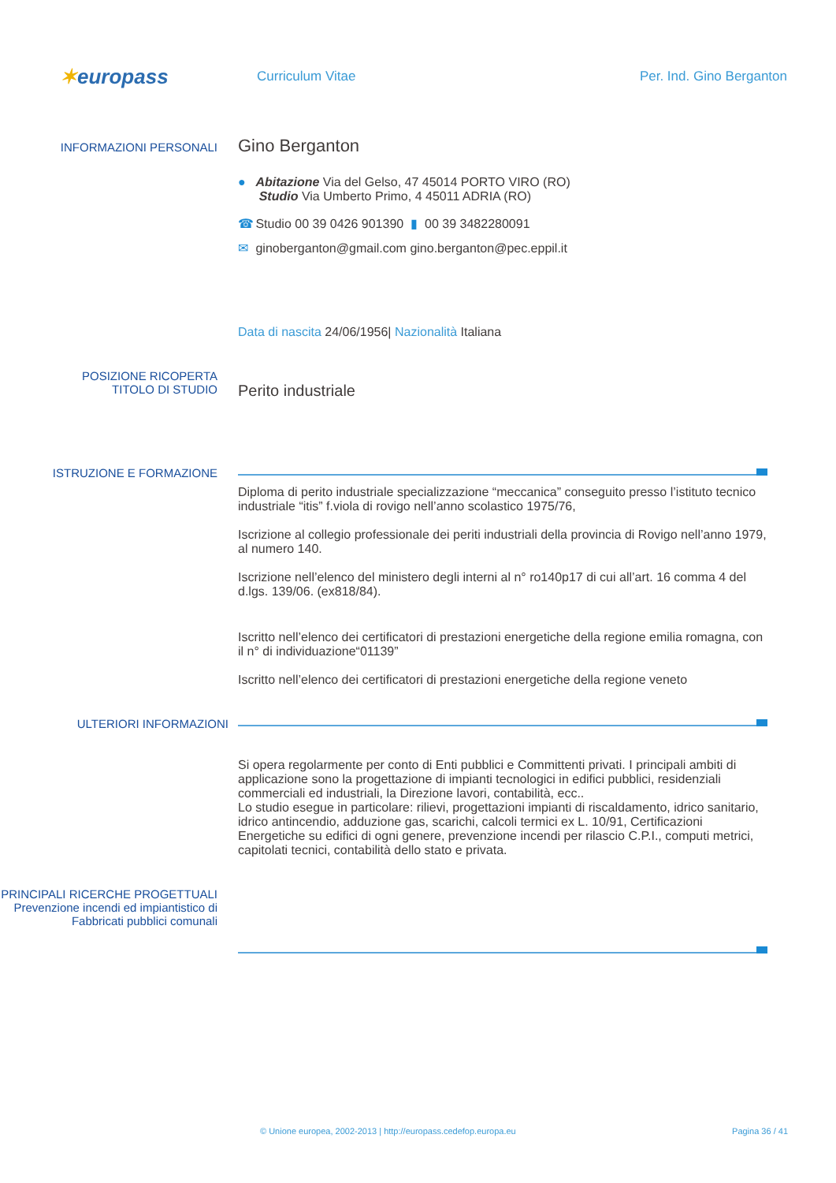✶europass
Curriculum Vitae Per. Ind. Gino Berganton
INFORMAZIONI PERSONALI
Gino Berganton
● Abitazione Via del Gelso, 47 45014 PORTO VIRO (RO)
Studio Via Umberto Primo, 4 45011 ADRIA (RO)
☎ Studio 00 39 0426 901390 ▮ 00 39 3482280091
✉ ginoberganton@gmail.com gino.berganton@pec.eppil.it
Data di nascita 24/06/1956| Nazionalità Italiana
POSIZIONE RICOPERTA
TITOLO DI STUDIO
Perito industriale
ISTRUZIONE E FORMAZIONE
Diploma di perito industriale specializzazione “meccanica” conseguito presso l’istituto tecnico industriale “itis” f.viola di rovigo nell’anno scolastico 1975/76,
Iscrizione al collegio professionale dei periti industriali della provincia di Rovigo nell’anno 1979, al numero 140.
Iscrizione nell’elenco del ministero degli interni al n° ro140p17 di cui all’art. 16 comma 4 del d.lgs. 139/06. (ex818/84).
Iscritto nell’elenco dei certificatori di prestazioni energetiche della regione emilia romagna, con il n° di individuazione“01139”
Iscritto nell’elenco dei certificatori di prestazioni energetiche della regione veneto
ULTERIORI INFORMAZIONI
Si opera regolarmente per conto di Enti pubblici e Committenti privati. I principali ambiti di applicazione sono la progettazione di impianti tecnologici in edifici pubblici, residenziali commerciali ed industriali, la Direzione lavori, contabilità, ecc..
Lo studio esegue in particolare: rilievi, progettazioni impianti di riscaldamento, idrico sanitario, idrico antincendio, adduzione gas, scarichi, calcoli termici ex L. 10/91, Certificazioni Energetiche su edifici di ogni genere, prevenzione incendi per rilascio C.P.I., computi metrici, capitolati tecnici, contabilità dello stato e privata.
PRINCIPALI RICERCHE PROGETTUALI
Prevenzione incendi ed impiantistico di Fabbricati pubblici comunali
© Unione europea, 2002-2013 | http://europass.cedefop.europa.eu Pagina 36 / 41